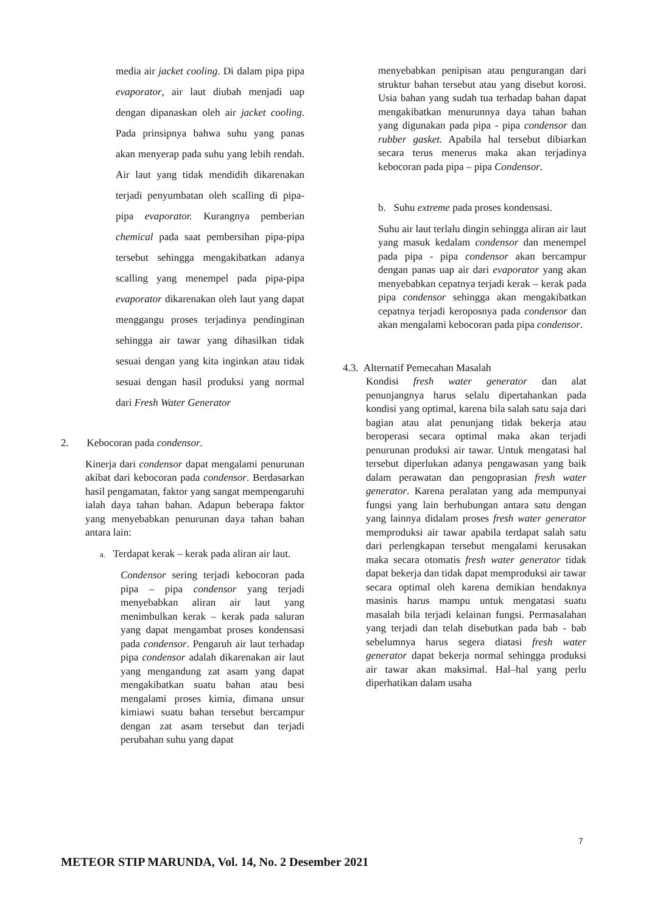media air jacket cooling. Di dalam pipa pipa evaporator, air laut diubah menjadi uap dengan dipanaskan oleh air jacket cooling. Pada prinsipnya bahwa suhu yang panas akan menyerap pada suhu yang lebih rendah. Air laut yang tidak mendidih dikarenakan terjadi penyumbatan oleh scalling di pipa-pipa evaporator. Kurangnya pemberian chemical pada saat pembersihan pipa-pipa tersebut sehingga mengakibatkan adanya scalling yang menempel pada pipa-pipa evaporator dikarenakan oleh laut yang dapat menggangu proses terjadinya pendinginan sehingga air tawar yang dihasilkan tidak sesuai dengan yang kita inginkan atau tidak sesuai dengan hasil produksi yang normal dari Fresh Water Generator
2. Kebocoran pada condensor.
Kinerja dari condensor dapat mengalami penurunan akibat dari kebocoran pada condensor. Berdasarkan hasil pengamatan, faktor yang sangat mempengaruhi ialah daya tahan bahan. Adapun beberapa faktor yang menyebabkan penurunan daya tahan bahan antara lain:
a. Terdapat kerak – kerak pada aliran air laut.
Condensor sering terjadi kebocoran pada pipa – pipa condensor yang terjadi menyebabkan aliran air laut yang menimbulkan kerak – kerak pada saluran yang dapat mengambat proses kondensasi pada condensor. Pengaruh air laut terhadap pipa condensor adalah dikarenakan air laut yang mengandung zat asam yang dapat mengakibatkan suatu bahan atau besi mengalami proses kimia, dimana unsur kimiawi suatu bahan tersebut bercampur dengan zat asam tersebut dan terjadi perubahan suhu yang dapat
menyebabkan penipisan atau pengurangan dari struktur bahan tersebut atau yang disebut korosi. Usia bahan yang sudah tua terhadap bahan dapat mengakibatkan menurunnya daya tahan bahan yang digunakan pada pipa - pipa condensor dan rubber gasket. Apabila hal tersebut dibiarkan secara terus menerus maka akan terjadinya kebocoran pada pipa – pipa Condensor.
b. Suhu extreme pada proses kondensasi.
Suhu air laut terlalu dingin sehingga aliran air laut yang masuk kedalam condensor dan menempel pada pipa - pipa condensor akan bercampur dengan panas uap air dari evaporator yang akan menyebabkan cepatnya terjadi kerak – kerak pada pipa condensor sehingga akan mengakibatkan cepatnya terjadi keroposnya pada condensor dan akan mengalami kebocoran pada pipa condensor.
4.3. Alternatif Pemecahan Masalah
Kondisi fresh water generator dan alat penunjangnya harus selalu dipertahankan pada kondisi yang optimal, karena bila salah satu saja dari bagian atau alat penunjang tidak bekerja atau beroperasi secara optimal maka akan terjadi penurunan produksi air tawar. Untuk mengatasi hal tersebut diperlukan adanya pengawasan yang baik dalam perawatan dan pengoprasian fresh water generator. Karena peralatan yang ada mempunyai fungsi yang lain berhubungan antara satu dengan yang lainnya didalam proses fresh water generator memproduksi air tawar apabila terdapat salah satu dari perlengkapan tersebut mengalami kerusakan maka secara otomatis fresh water generator tidak dapat bekerja dan tidak dapat memproduksi air tawar secara optimal oleh karena demikian hendaknya masinis harus mampu untuk mengatasi suatu masalah bila terjadi kelainan fungsi. Permasalahan yang terjadi dan telah disebutkan pada bab - bab sebelumnya harus segera diatasi fresh water generator dapat bekerja normal sehingga produksi air tawar akan maksimal. Hal–hal yang perlu diperhatikan dalam usaha
7
METEOR STIP MARUNDA, Vol. 14, No. 2 Desember 2021